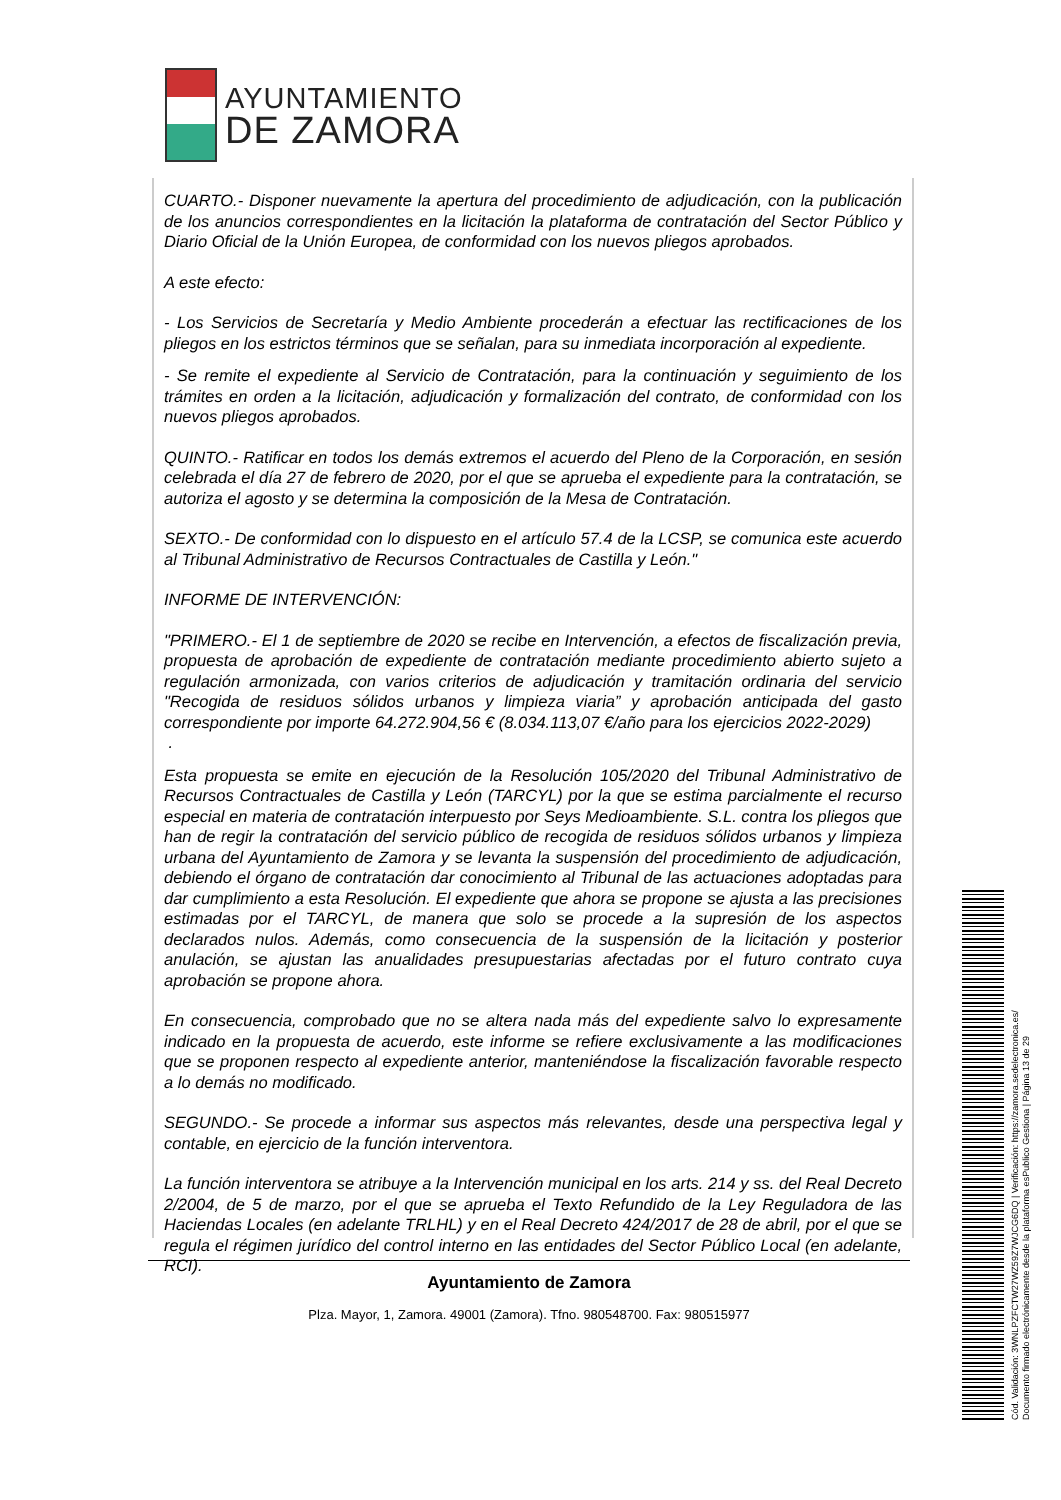AYUNTAMIENTO
DE ZAMORA
CUARTO.- Disponer nuevamente la apertura del procedimiento de adjudicación, con la publicación de los anuncios correspondientes en la licitación la plataforma de contratación del Sector Público y Diario Oficial de la Unión Europea, de conformidad con los nuevos pliegos aprobados.
A este efecto:
- Los Servicios de Secretaría y Medio Ambiente procederán a efectuar las rectificaciones de los pliegos en los estrictos términos que se señalan, para su inmediata incorporación al expediente.
- Se remite el expediente al Servicio de Contratación, para la continuación y seguimiento de los trámites en orden a la licitación, adjudicación y formalización del contrato, de conformidad con los nuevos pliegos aprobados.
QUINTO.- Ratificar en todos los demás extremos el acuerdo del Pleno de la Corporación, en sesión celebrada el día 27 de febrero de 2020, por el que se aprueba el expediente para la contratación, se autoriza el agosto y se determina la composición de la Mesa de Contratación.
SEXTO.- De conformidad con lo dispuesto en el artículo 57.4 de la LCSP, se comunica este acuerdo al Tribunal Administrativo de Recursos Contractuales de Castilla y León."
INFORME DE INTERVENCIÓN:
"PRIMERO.- El 1 de septiembre de 2020 se recibe en Intervención, a efectos de fiscalización previa, propuesta de aprobación de expediente de contratación mediante procedimiento abierto sujeto a regulación armonizada, con varios criterios de adjudicación y tramitación ordinaria del servicio "Recogida de residuos sólidos urbanos y limpieza viaria” y aprobación anticipada del gasto correspondiente por importe 64.272.904,56 € (8.034.113,07 €/año para los ejercicios 2022-2029)
.
Esta propuesta se emite en ejecución de la Resolución 105/2020 del Tribunal Administrativo de Recursos Contractuales de Castilla y León (TARCYL) por la que se estima parcialmente el recurso especial en materia de contratación interpuesto por Seys Medioambiente. S.L. contra los pliegos que han de regir la contratación del servicio público de recogida de residuos sólidos urbanos y limpieza urbana del Ayuntamiento de Zamora y se levanta la suspensión del procedimiento de adjudicación, debiendo el órgano de contratación dar conocimiento al Tribunal de las actuaciones adoptadas para dar cumplimiento a esta Resolución. El expediente que ahora se propone se ajusta a las precisiones estimadas por el TARCYL, de manera que solo se procede a la supresión de los aspectos declarados nulos. Además, como consecuencia de la suspensión de la licitación y posterior anulación, se ajustan las anualidades presupuestarias afectadas por el futuro contrato cuya aprobación se propone ahora.
En consecuencia, comprobado que no se altera nada más del expediente salvo lo expresamente indicado en la propuesta de acuerdo, este informe se refiere exclusivamente a las modificaciones que se proponen respecto al expediente anterior, manteniéndose la fiscalización favorable respecto a lo demás no modificado.
SEGUNDO.- Se procede a informar sus aspectos más relevantes, desde una perspectiva legal y contable, en ejercicio de la función interventora.
La función interventora se atribuye a la Intervención municipal en los arts. 214 y ss. del Real Decreto 2/2004, de 5 de marzo, por el que se aprueba el Texto Refundido de la Ley Reguladora de las Haciendas Locales (en adelante TRLHL) y en el Real Decreto 424/2017 de 28 de abril, por el que se regula el régimen jurídico del control interno en las entidades del Sector Público Local (en adelante, RCI).
Ayuntamiento de Zamora
Plza. Mayor, 1, Zamora. 49001 (Zamora). Tfno. 980548700. Fax: 980515977
Cód. Validación: 3WNLPZFCTW27WZ59Z7WJCG6DQ | Verificación: https://zamora.sedelectronica.es/
Documento firmado electrónicamente desde la plataforma esPublico Gestiona | Página 13 de 29